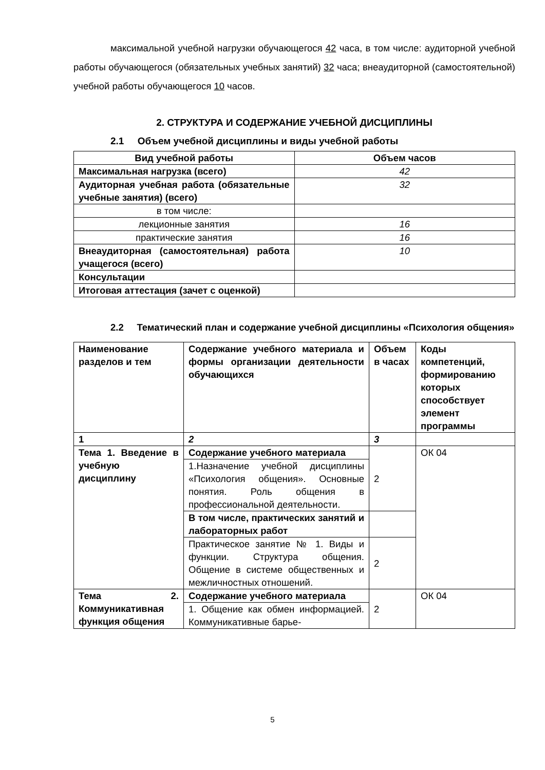максимальной учебной нагрузки обучающегося 42 часа, в том числе: аудиторной учебной работы обучающегося (обязательных учебных занятий) 32 часа; внеаудиторной (самостоятельной) учебной работы обучающегося 10 часов.
2. СТРУКТУРА И СОДЕРЖАНИЕ УЧЕБНОЙ ДИСЦИПЛИНЫ
2.1 Объем учебной дисциплины и виды учебной работы
| Вид учебной работы | Объем часов |
| --- | --- |
| Максимальная нагрузка (всего) | 42 |
| Аудиторная учебная работа (обязательные учебные занятия) (всего) | 32 |
| в том числе: | |
| лекционные занятия | 16 |
| практические занятия | 16 |
| Внеаудиторная (самостоятельная) работа учащегося (всего) | 10 |
| Консультации | |
| Итоговая аттестация (зачет с оценкой) | |
2.2 Тематический план и содержание учебной дисциплины «Психология общения»
| Наименование разделов и тем | Содержание учебного материала и формы организации деятельности обучающихся | Объем в часах | Коды компетенций, формированию которых способствует элемент программы |
| --- | --- | --- | --- |
| 1 | 2 | 3 | |
| Тема 1. Введение в учебную дисциплину | Содержание учебного материала | 2 | ОК 04 |
| | 1.Назначение учебной дисциплины «Психология общения». Основные понятия. Роль общения в профессиональной деятельности. | | |
| | В том числе, практических занятий и лабораторных работ | | |
| | Практическое занятие № 1. Виды и функции. Структура общения. Общение в системе общественных и межличностных отношений. | 2 | |
| Тема 2. Коммуникативная функция общения | Содержание учебного материала | 2 | ОК 04 |
| | 1. Общение как обмен информацией. Коммуникативные барье- | | |
5